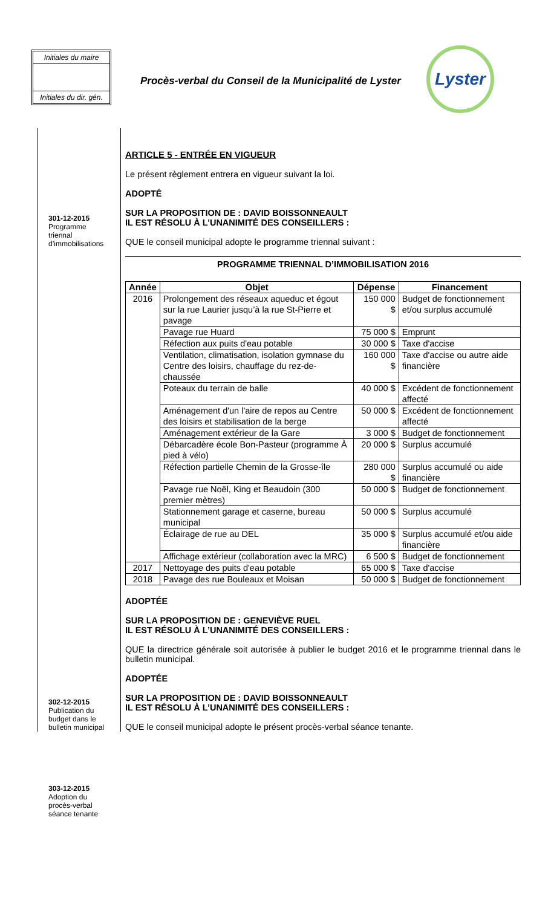Initiales du maire
Initiales du dir. gén.
Procès-verbal du Conseil de la Municipalité de Lyster
Lyster
301-12-2015
Programme
triennal
d’immobilisations
302-12-2015
Publication du
budget dans le
bulletin municipal
303-12-2015
Adoption du
procès-verbal
séance tenante
ARTICLE 5 - ENTRÉE EN VIGUEUR
Le présent règlement entrera en vigueur suivant la loi.
ADOPTÉ
SUR LA PROPOSITION DE : DAVID BOISSONNEAULT
IL EST RÉSOLU À L’UNANIMITÉ DES CONSEILLERS :
QUE le conseil municipal adopte le programme triennal suivant :
PROGRAMME TRIENNAL D’IMMOBILISATION 2016
| Année | Objet | Dépense | Financement |
| --- | --- | --- | --- |
| 2016 | Prolongement des réseaux aqueduc et égout sur la rue Laurier jusqu’à la rue St-Pierre et pavage | 150 000 $ | Budget de fonctionnement et/ou surplus accumulé |
| | Pavage rue Huard | 75 000 $ | Emprunt |
| | Réfection aux puits d'eau potable | 30 000 $ | Taxe d'accise |
| | Ventilation, climatisation, isolation gymnase du Centre des loisirs, chauffage du rez-de-chaussée | 160 000 $ | Taxe d'accise ou autre aide financière |
| | Poteaux du terrain de balle | 40 000 $ | Excédent de fonctionnement affecté |
| | Aménagement d'un l'aire de repos au Centre des loisirs et stabilisation de la berge | 50 000 $ | Excédent de fonctionnement affecté |
| | Aménagement extérieur de la Gare | 3 000 $ | Budget de fonctionnement |
| | Débarcadère école Bon-Pasteur (programme À pied à vélo) | 20 000 $ | Surplus accumulé |
| | Réfection partielle Chemin de la Grosse-île | 280 000 $ | Surplus accumulé ou aide financière |
| | Pavage rue Noël, King et Beaudoin (300 premier mètres) | 50 000 $ | Budget de fonctionnement |
| | Stationnement garage et caserne, bureau municipal | 50 000 $ | Surplus accumulé |
| | Éclairage de rue au DEL | 35 000 $ | Surplus accumulé et/ou aide financière |
| | Affichage extérieur (collaboration avec la MRC) | 6 500 $ | Budget de fonctionnement |
| 2017 | Nettoyage des puits d'eau potable | 65 000 $ | Taxe d'accise |
| 2018 | Pavage des rue Bouleaux et Moisan | 50 000 $ | Budget de fonctionnement |
ADOPTÉE
SUR LA PROPOSITION DE : GENEVIÈVE RUEL
IL EST RÉSOLU À L’UNANIMITÉ DES CONSEILLERS :
QUE la directrice générale soit autorisée à publier le budget 2016 et le programme triennal dans le bulletin municipal.
ADOPTÉE
SUR LA PROPOSITION DE : DAVID BOISSONNEAULT
IL EST RÉSOLU À L’UNANIMITÉ DES CONSEILLERS :
QUE le conseil municipal adopte le présent procès-verbal séance tenante.